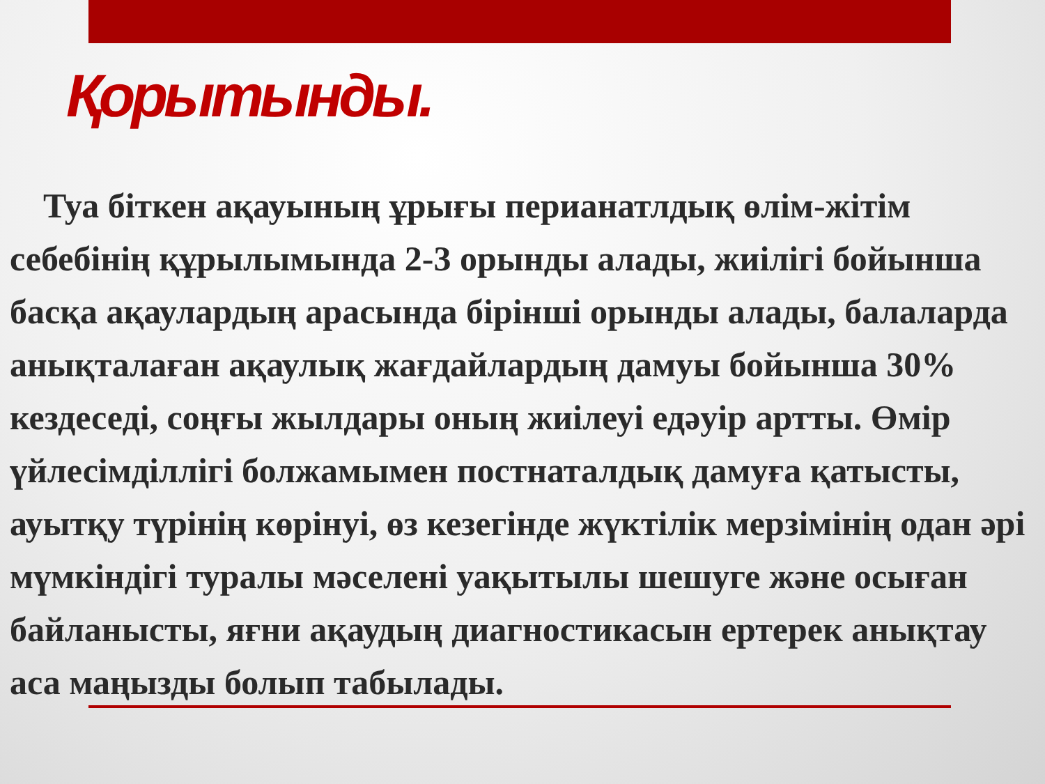Қорытынды.
Туа біткен ақауының ұрығы перианатлдық өлім-жітім себебінің құрылымында 2-3 орынды алады, жиілігі бойынша басқа ақаулардың арасында бірінші орынды алады, балаларда анықталаған ақаулық жағдайлардың дамуы бойынша 30% кездеседі, соңғы жылдары оның жиілеуі едәуір артты. Өмір үйлесімділлігі болжамымен постнаталдық дамуға қатысты, ауытқу түрінің көрінуі, өз кезегінде жүктілік мерзімінің одан әрі мүмкіндігі туралы мәселені уақытылы шешуге және осыған байланысты, яғни ақаудың диагностикасын ертерек анықтау аса маңызды болып табылады.